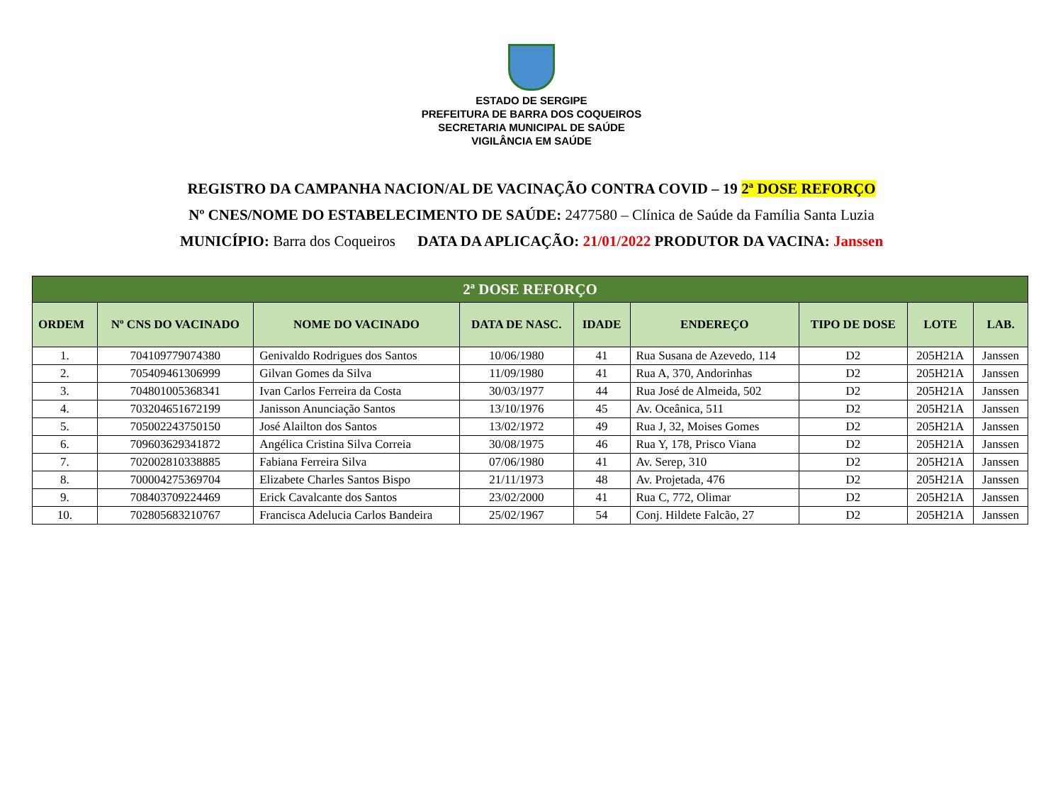ESTADO DE SERGIPE
PREFEITURA DE BARRA DOS COQUEIROS
SECRETARIA MUNICIPAL DE SAÚDE
VIGILÂNCIA EM SAÚDE
REGISTRO DA CAMPANHA NACION/AL DE VACINAÇÃO CONTRA COVID – 19 2ª DOSE REFORÇO
Nº CNES/NOME DO ESTABELECIMENTO DE SAÚDE: 2477580 – Clínica de Saúde da Família Santa Luzia
MUNICÍPIO: Barra dos Coqueiros DATA DA APLICAÇÃO: 21/01/2022 PRODUTOR DA VACINA: Janssen
| 2ª DOSE REFORÇO | | | | | | | | |
| ORDEM | Nº CNS DO VACINADO | NOME DO VACINADO | DATA DE NASC. | IDADE | ENDEREÇO | TIPO DE DOSE | LOTE | LAB. |
| 1. | 704109779074380 | Genivaldo Rodrigues dos Santos | 10/06/1980 | 41 | Rua Susana de Azevedo, 114 | D2 | 205H21A | Janssen |
| 2. | 705409461306999 | Gilvan Gomes da Silva | 11/09/1980 | 41 | Rua A, 370, Andorinhas | D2 | 205H21A | Janssen |
| 3. | 704801005368341 | Ivan Carlos Ferreira da Costa | 30/03/1977 | 44 | Rua José de Almeida, 502 | D2 | 205H21A | Janssen |
| 4. | 703204651672199 | Janisson Anunciação Santos | 13/10/1976 | 45 | Av. Oceânica, 511 | D2 | 205H21A | Janssen |
| 5. | 705002243750150 | José Alailton dos Santos | 13/02/1972 | 49 | Rua J, 32, Moises Gomes | D2 | 205H21A | Janssen |
| 6. | 709603629341872 | Angélica Cristina Silva Correia | 30/08/1975 | 46 | Rua Y, 178, Prisco Viana | D2 | 205H21A | Janssen |
| 7. | 702002810338885 | Fabiana Ferreira Silva | 07/06/1980 | 41 | Av. Serep, 310 | D2 | 205H21A | Janssen |
| 8. | 700004275369704 | Elizabete Charles Santos Bispo | 21/11/1973 | 48 | Av. Projetada, 476 | D2 | 205H21A | Janssen |
| 9. | 708403709224469 | Erick Cavalcante dos Santos | 23/02/2000 | 41 | Rua C, 772, Olimar | D2 | 205H21A | Janssen |
| 10. | 702805683210767 | Francisca Adelucia Carlos Bandeira | 25/02/1967 | 54 | Conj. Hildete Falcão, 27 | D2 | 205H21A | Janssen |